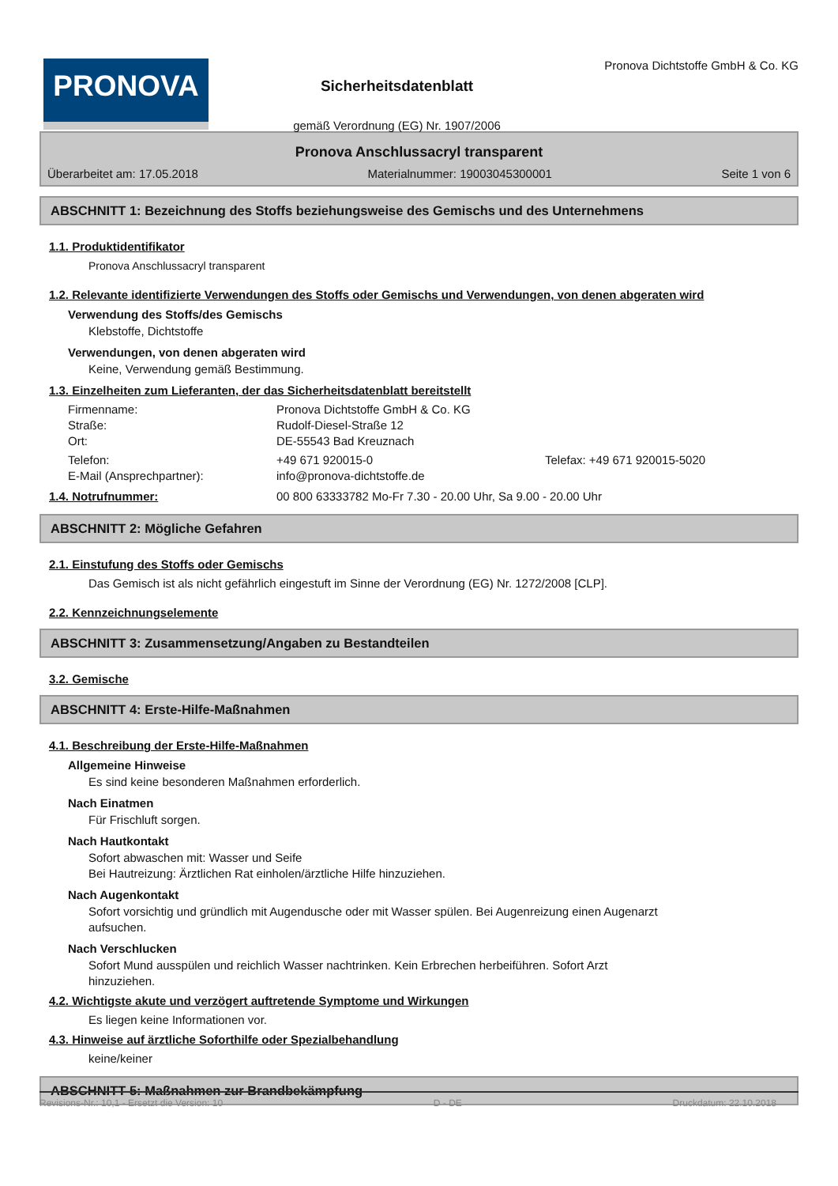PRONOVA
Sicherheitsdatenblatt
gemäß Verordnung (EG) Nr. 1907/2006
Pronova Dichtstoffe GmbH & Co. KG
Pronova Anschlussacryl transparent
Überarbeitet am: 17.05.2018 Materialnummer: 19003045300001 Seite 1 von 6
ABSCHNITT 1: Bezeichnung des Stoffs beziehungsweise des Gemischs und des Unternehmens
1.1. Produktidentifikator
Pronova Anschlussacryl transparent
1.2. Relevante identifizierte Verwendungen des Stoffs oder Gemischs und Verwendungen, von denen abgeraten wird
Verwendung des Stoffs/des Gemischs
Klebstoffe, Dichtstoffe
Verwendungen, von denen abgeraten wird
Keine, Verwendung gemäß Bestimmung.
1.3. Einzelheiten zum Lieferanten, der das Sicherheitsdatenblatt bereitstellt
Firmenname: Pronova Dichtstoffe GmbH & Co. KG
Straße: Rudolf-Diesel-Straße 12
Ort: DE-55543 Bad Kreuznach
Telefon: +49 671 920015-0 Telefax: +49 671 920015-5020
E-Mail (Ansprechpartner): info@pronova-dichtstoffe.de
1.4. Notrufnummer: 00 800 63333782 Mo-Fr 7.30 - 20.00 Uhr, Sa 9.00 - 20.00 Uhr
ABSCHNITT 2: Mögliche Gefahren
2.1. Einstufung des Stoffs oder Gemischs
Das Gemisch ist als nicht gefährlich eingestuft im Sinne der Verordnung (EG) Nr. 1272/2008 [CLP].
2.2. Kennzeichnungselemente
ABSCHNITT 3: Zusammensetzung/Angaben zu Bestandteilen
3.2. Gemische
ABSCHNITT 4: Erste-Hilfe-Maßnahmen
4.1. Beschreibung der Erste-Hilfe-Maßnahmen
Allgemeine Hinweise
Es sind keine besonderen Maßnahmen erforderlich.
Nach Einatmen
Für Frischluft sorgen.
Nach Hautkontakt
Sofort abwaschen mit: Wasser und Seife
Bei Hautreizung: Ärztlichen Rat einholen/ärztliche Hilfe hinzuziehen.
Nach Augenkontakt
Sofort vorsichtig und gründlich mit Augendusche oder mit Wasser spülen. Bei Augenreizung einen Augenarzt
aufsuchen.
Nach Verschlucken
Sofort Mund ausspülen und reichlich Wasser nachtrinken. Kein Erbrechen herbeiführen. Sofort Arzt
hinzuziehen.
4.2. Wichtigste akute und verzögert auftretende Symptome und Wirkungen
Es liegen keine Informationen vor.
4.3. Hinweise auf ärztliche Soforthilfe oder Spezialbehandlung
keine/keiner
ABSCHNITT 5: Maßnahmen zur Brandbekämpfung
Revisions-Nr.: 10,1 - Ersetzt die Version: 10 D - DE Druckdatum: 22.10.2018